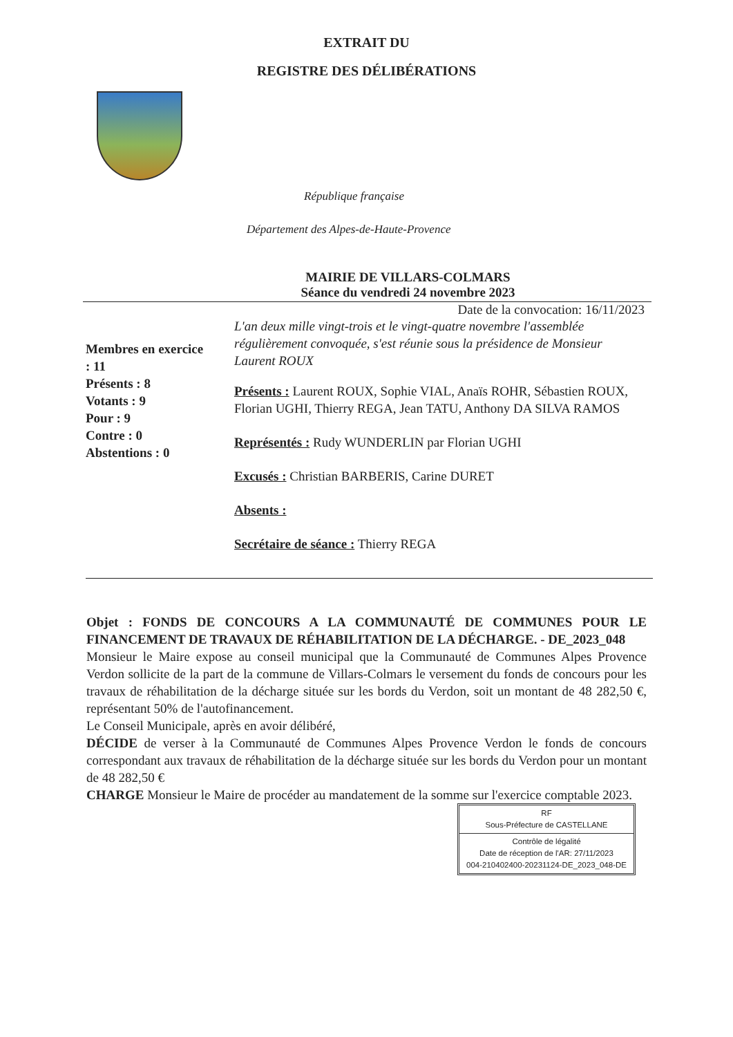EXTRAIT DU
REGISTRE DES DÉLIBÉRATIONS
République française
Département des Alpes-de-Haute-Provence
MAIRIE DE VILLARS-COLMARS
Séance du vendredi 24 novembre 2023
Date de la convocation: 16/11/2023
Membres en exercice
: 11
Présents : 8
Votants : 9
Pour : 9
Contre : 0
Abstentions : 0
L'an deux mille vingt-trois et le vingt-quatre novembre l'assemblée régulièrement convoquée, s'est réunie sous la présidence de Monsieur Laurent ROUX
Présents : Laurent ROUX, Sophie VIAL, Anaïs ROHR, Sébastien ROUX, Florian UGHI, Thierry REGA, Jean TATU, Anthony DA SILVA RAMOS
Représentés : Rudy WUNDERLIN par Florian UGHI
Excusés : Christian BARBERIS, Carine DURET
Absents :
Secrétaire de séance : Thierry REGA
Objet : FONDS DE CONCOURS A LA COMMUNAUTÉ DE COMMUNES POUR LE FINANCEMENT DE TRAVAUX DE RÉHABILITATION DE LA DÉCHARGE. - DE_2023_048
Monsieur le Maire expose au conseil municipal que la Communauté de Communes Alpes Provence Verdon sollicite de la part de la commune de Villars-Colmars le versement du fonds de concours pour les travaux de réhabilitation de la décharge située sur les bords du Verdon, soit un montant de 48 282,50 €, représentant 50% de l'autofinancement.
Le Conseil Municipale, après en avoir délibéré,
DÉCIDE de verser à la Communauté de Communes Alpes Provence Verdon le fonds de concours correspondant aux travaux de réhabilitation de la décharge située sur les bords du Verdon pour un montant de 48 282,50 €
CHARGE Monsieur le Maire de procéder au mandatement de la somme sur l'exercice comptable 2023.
RF
Sous-Préfecture de CASTELLANE
Contrôle de légalité
Date de réception de l'AR: 27/11/2023
004-210402400-20231124-DE_2023_048-DE